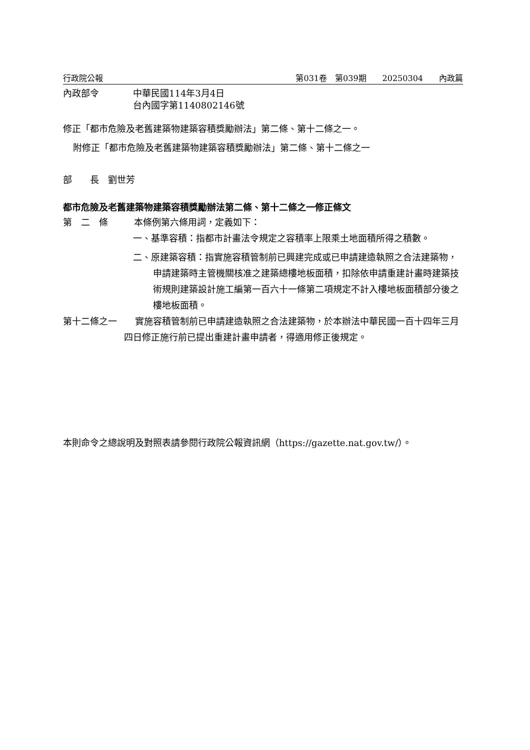行政院公報 第031卷　第039期　　20250304　　內政篇
內政部令 中華民國114年3月4日
台內國字第1140802146號
修正「都市危險及老舊建築物建築容積獎勵辦法」第二條、第十二條之一。
附修正「都市危險及老舊建築物建築容積獎勵辦法」第二條、第十二條之一
部　　長　劉世芳
都市危險及老舊建築物建築容積獎勵辦法第二條、第十二條之一修正條文
第　二　條 本條例第六條用詞，定義如下：
一、基準容積：指都市計畫法令規定之容積率上限乘土地面積所得之積數。
二、原建築容積：指實施容積管制前已興建完成或已申請建造執照之合法建築物，申請建築時主管機關核准之建築總樓地板面積，扣除依申請重建計畫時建築技術規則建築設計施工編第一百六十一條第二項規定不計入樓地板面積部分後之樓地板面積。
第十二條之一　　實施容積管制前已申請建造執照之合法建築物，於本辦法中華民國一百十四年三月四日修正施行前已提出重建計畫申請者，得適用修正後規定。
本則命令之總說明及對照表請參閱行政院公報資訊網（https://gazette.nat.gov.tw/）。